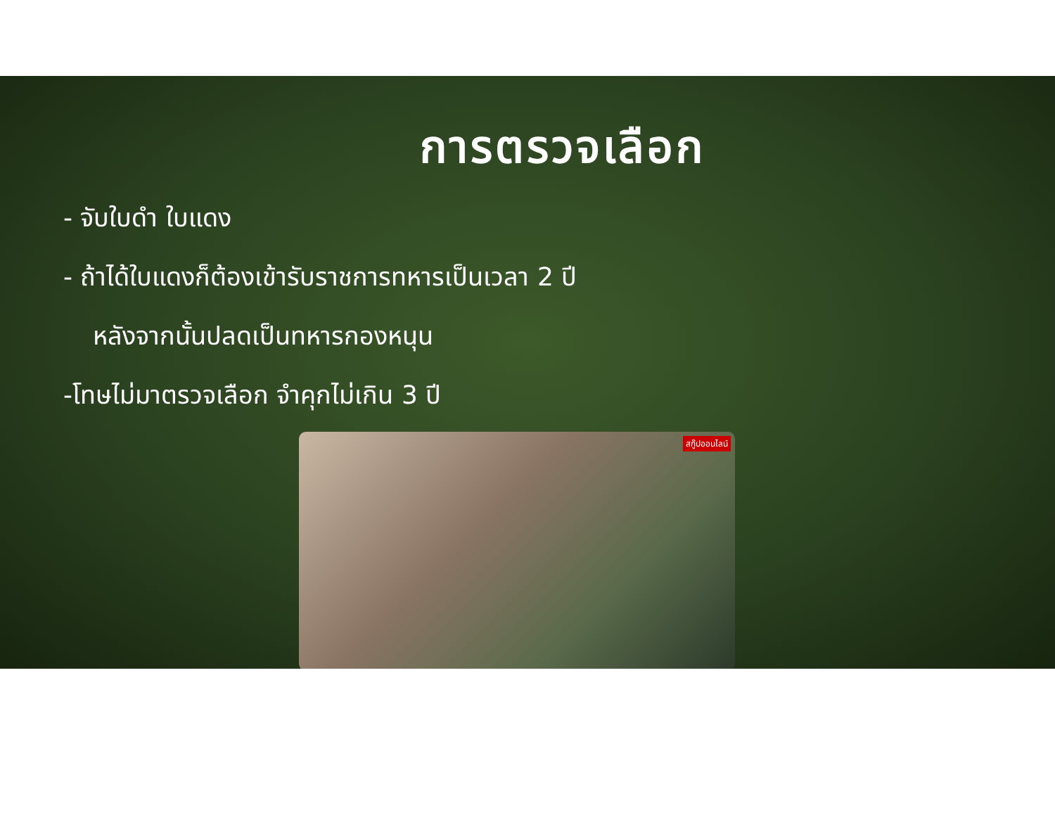การตรวจเลือก
- จับใบดำ ใบแดง
- ถ้าได้ใบแดงก็ต้องเข้ารับราชการทหารเป็นเวลา 2 ปี
หลังจากนั้นปลดเป็นทหารกองหนุน
-โทษไม่มาตรวจเลือก จำคุกไม่เกิน 3 ปี
สกู๊ปออนไลน์